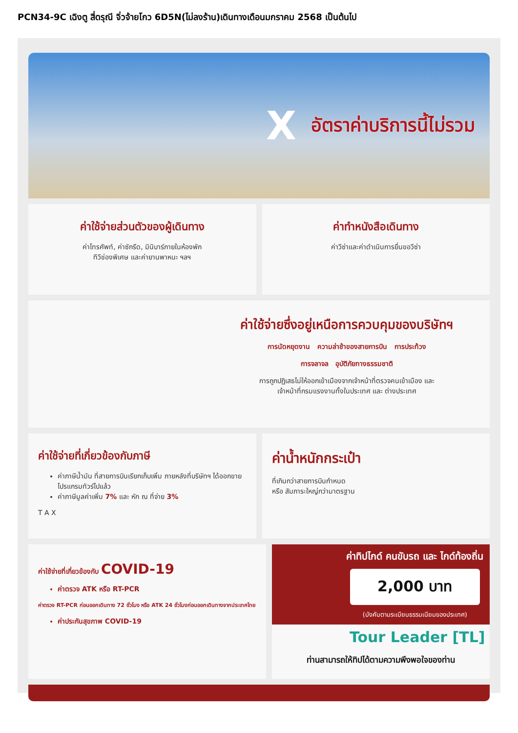PCN34-9C เฉิงตู สี่ดรุณี จิ่วจ้ายโกว 6D5N(ไม่ลงร้าน)เดินทางเดือนมกราคม 2568 เป็นต้นไป
Xอัตราค่าบริการนี้ไม่รวม
ค่าใช้จ่ายส่วนตัวของผู้เดินทาง
ค่าโทรศัพท์, ค่าซักรีด, มินิบาร์ภายในห้องพัก
ทีวีช่องพิเศษ และค่ายานพาหนะ ฯลฯ
ค่าทำหนังสือเดินทาง
ค่าวีซ่าและค่าดำเนินการยื่นขอวีซ่า
ค่าใช้จ่ายซึ่งอยู่เหนือการควบคุมของบริษัทฯ
การนัดหยุดงาน ความล่าช้าของสายการบิน การประท้วง
การจลาจล อุบัติภัยทางธรรมชาติ
การถูกปฏิเสธไม่ให้ออกเข้าเมืองจากเจ้าหน้าที่ตรวจคนเข้าเมือง และ
เจ้าหน้าที่กรมแรงงานทั้งในประเทศ และ ต่างประเทศ
ค่าใช้จ่ายที่เกี่ยวข้องกับภาษี
ค่าภาษีน้ำมัน ที่สายการบินเรียกเก็บเพิ่ม ภายหลังที่บริษัทฯ ได้ออกขายโปรแกรมทัวร์ไปแล้ว
ค่าภาษีมูลค่าเพิ่ม 7% และ หัก ณ ที่จ่าย 3%
T A X
ค่าน้ำหนักกระเป๋า
ที่เกินกว่าสายการบินกำหนด
หรือ สัมภาระใหญ่กว่ามาตรฐาน
ค่าใช้จ่ายที่เกี่ยวข้องกับ COVID-19
ค่าตรวจ ATK หรือ RT-PCR
ค่าตรวจ RT-PCR ก่อนออกเดินทาง 72 ชั่วโมง หรือ ATK 24 ชั่วโมงก่อนออกเดินทางจากประเทศไทย
ค่าประกันสุขภาพ COVID-19
ค่าทิปไกด์ คนขับรถ และ ไกด์ท้องถิ่น
2,000 บาท
(บังคับตามระเบียบธรรมเนียมของประเทศ)
Tour Leader [TL]
ท่านสามารถให้ทิปได้ตามความพึงพอใจของท่าน